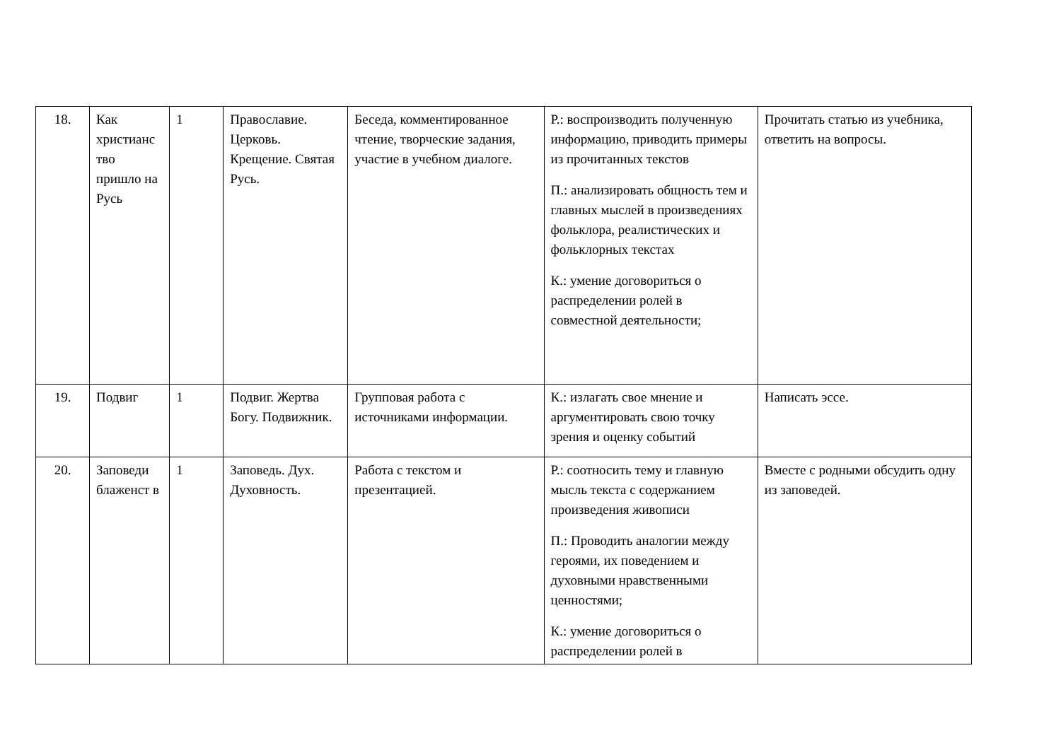| 18. | Как христианс тво пришло на Русь | 1 | Православие. Церковь. Крещение. Святая Русь. | Беседа, комментированное чтение, творческие задания, участие в учебном диалоге. | Р.: воспроизводить полученную информацию, приводить примеры из прочитанных текстов П.: анализировать общность тем и главных мыслей в произведениях фольклора, реалистических и фольклорных текстах К.: умение договориться о распределении ролей в совместной деятельности; | Прочитать статью из учебника, ответить на вопросы. |
| 19. | Подвиг | 1 | Подвиг. Жертва Богу. Подвижник. | Групповая работа с источниками информации. | К.: излагать свое мнение и аргументировать свою точку зрения и оценку событий | Написать эссе. |
| 20. | Заповеди блаженст в | 1 | Заповедь. Дух. Духовность. | Работа с текстом и презентацией. | Р.: соотносить тему и главную мысль текста с содержанием произведения живописи П.: Проводить аналогии между героями, их поведением и духовными нравственными ценностями; К.: умение договориться о распределении ролей в | Вместе с родными обсудить одну из заповедей. |